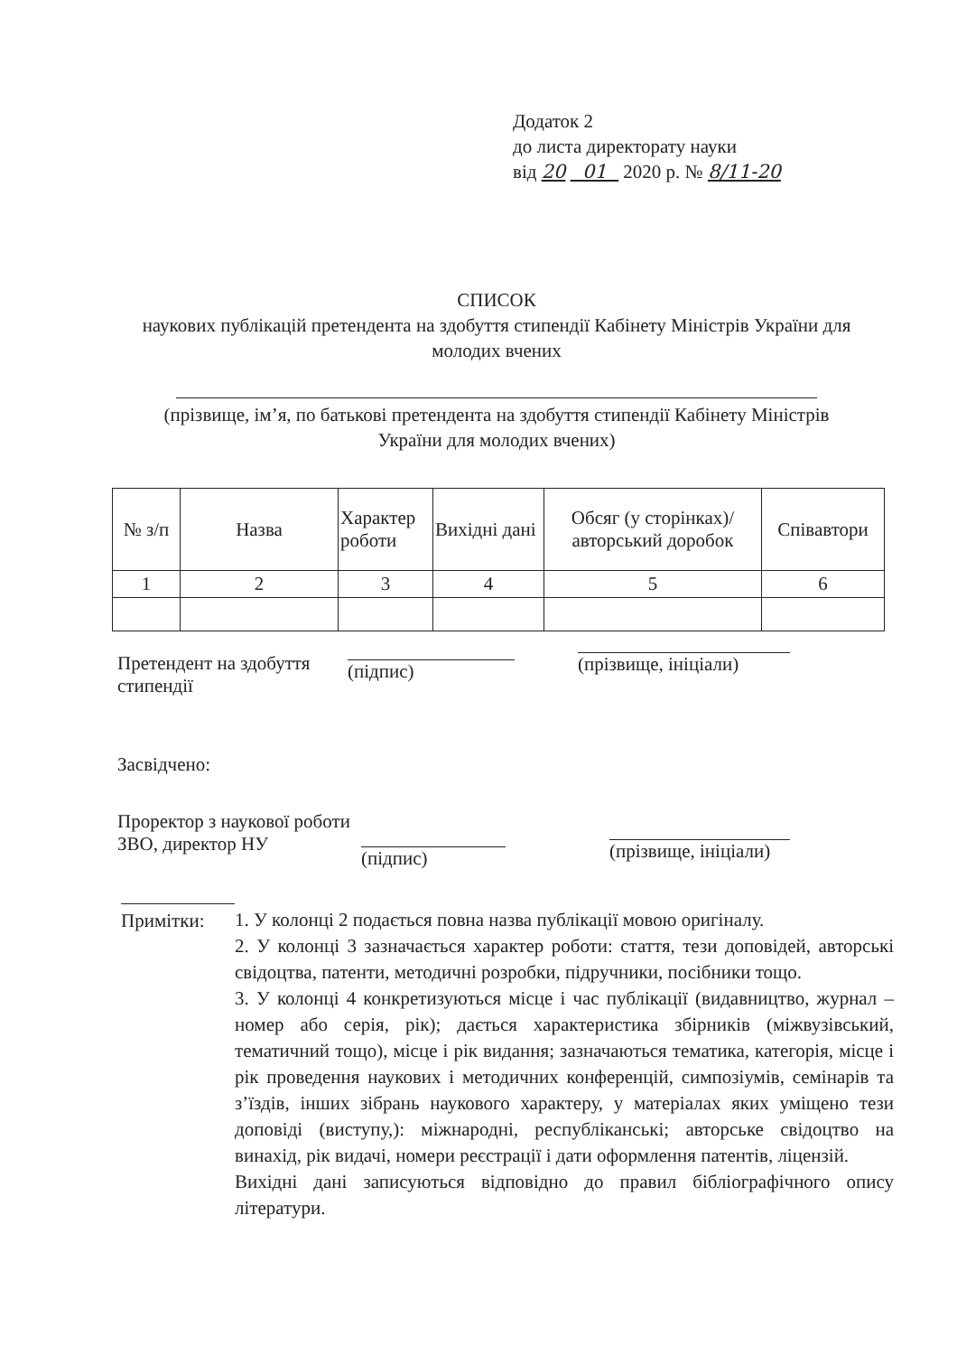Додаток 2
до листа директорату науки
від 20 01 2020 р. № 8/11-20
СПИСОК
наукових публікацій претендента на здобуття стипендії Кабінету Міністрів України для молодих вчених
(прізвище, ім’я, по батькові претендента на здобуття стипендії Кабінету Міністрів України для молодих вчених)
| № з/п | Назва | Характер роботи | Вихідні дані | Обсяг (у сторінках)/авторський доробок | Співавтори |
| --- | --- | --- | --- | --- | --- |
| 1 | 2 | 3 | 4 | 5 | 6 |
Претендент на здобуття стипендії
(підпис)
(прізвище, ініціали)
Засвідчено:
Проректор з наукової роботи ЗВО, директор НУ
(підпис)
(прізвище, ініціали)
Примітки: 1. У колонці 2 подається повна назва публікації мовою оригіналу.
2. У колонці 3 зазначається характер роботи: стаття, тези доповідей, авторські свідоцтва, патенти, методичні розробки, підручники, посібники тощо.
3. У колонці 4 конкретизуються місце і час публікації (видавництво, журнал – номер або серія, рік); дається характеристика збірників (міжвузівський, тематичний тощо), місце і рік видання; зазначаються тематика, категорія, місце і рік проведення наукових і методичних конференцій, симпозіумів, семінарів та з’їздів, інших зібрань наукового характеру, у матеріалах яких уміщено тези доповіді (виступу,): міжнародні, республіканські; авторське свідоцтво на винахід, рік видачі, номери реєстрації і дати оформлення патентів, ліцензій.
Вихідні дані записуються відповідно до правил бібліографічного опису літератури.